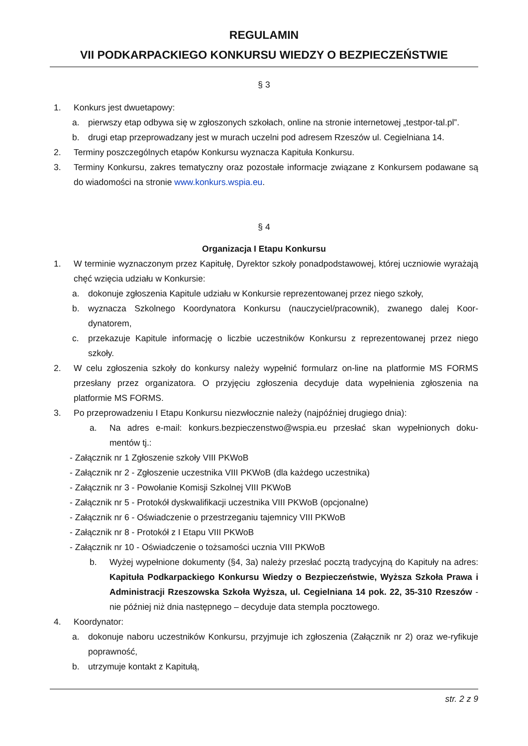REGULAMIN
VII PODKARPACKIEGO KONKURSU WIEDZY O BEZPIECZEŃSTWIE
§ 3
1. Konkurs jest dwuetapowy:
a. pierwszy etap odbywa się w zgłoszonych szkołach, online na stronie internetowej „testpor-tal.pl”.
b. drugi etap przeprowadzany jest w murach uczelni pod adresem Rzeszów ul. Cegielniana 14.
2. Terminy poszczególnych etapów Konkursu wyznacza Kapituła Konkursu.
3. Terminy Konkursu, zakres tematyczny oraz pozostałe informacje związane z Konkursem podawane są do wiadomości na stronie www.konkurs.wspia.eu.
§ 4
Organizacja I Etapu Konkursu
1. W terminie wyznaczonym przez Kapitułę, Dyrektor szkoły ponadpodstawowej, której uczniowie wyrażają chęć wzięcia udziału w Konkursie:
a. dokonuje zgłoszenia Kapitule udziału w Konkursie reprezentowanej przez niego szkoły,
b. wyznacza Szkolnego Koordynatora Konkursu (nauczyciel/pracownik), zwanego dalej Koor-dynatorem,
c. przekazuje Kapitule informację o liczbie uczestników Konkursu z reprezentowanej przez niego szkoły.
2. W celu zgłoszenia szkoły do konkursy należy wypełnić formularz on-line na platformie MS FORMS przesłany przez organizatora. O przyjęciu zgłoszenia decyduje data wypełnienia zgłoszenia na platformie MS FORMS.
3. Po przeprowadzeniu I Etapu Konkursu niezwłocznie należy (najpóźniej drugiego dnia):
a. Na adres e-mail: konkurs.bezpieczenstwo@wspia.eu przesłać skan wypełnionych doku-mentów tj.:
- Załącznik nr 1 Zgłoszenie szkoły VIII PKWoB
- Załącznik nr 2 - Zgłoszenie uczestnika VIII PKWoB (dla każdego uczestnika)
- Załącznik nr 3 - Powołanie Komisji Szkolnej VIII PKWoB
- Załącznik nr 5 - Protokół dyskwalifikacji uczestnika VIII PKWoB (opcjonalne)
- Załącznik nr 6 - Oświadczenie o przestrzeganiu tajemnicy VIII PKWoB
- Załącznik nr 8 - Protokół z I Etapu VIII PKWoB
- Załącznik nr 10 - Oświadczenie o tożsamości ucznia VIII PKWoB
b. Wyżej wypełnione dokumenty (§4, 3a) należy przesłać pocztą tradycyjną do Kapituły na adres: Kapituła Podkarpackiego Konkursu Wiedzy o Bezpieczeństwie, Wyższa Szkoła Prawa i Administracji Rzeszowska Szkoła Wyższa, ul. Cegielniana 14 pok. 22, 35-310 Rzeszów - nie później niż dnia następnego – decyduje data stempla pocztowego.
4. Koordynator:
a. dokonuje naboru uczestników Konkursu, przyjmuje ich zgłoszenia (Załącznik nr 2) oraz we-ryfikuje poprawność,
b. utrzymuje kontakt z Kapitułą,
str. 2 z 9